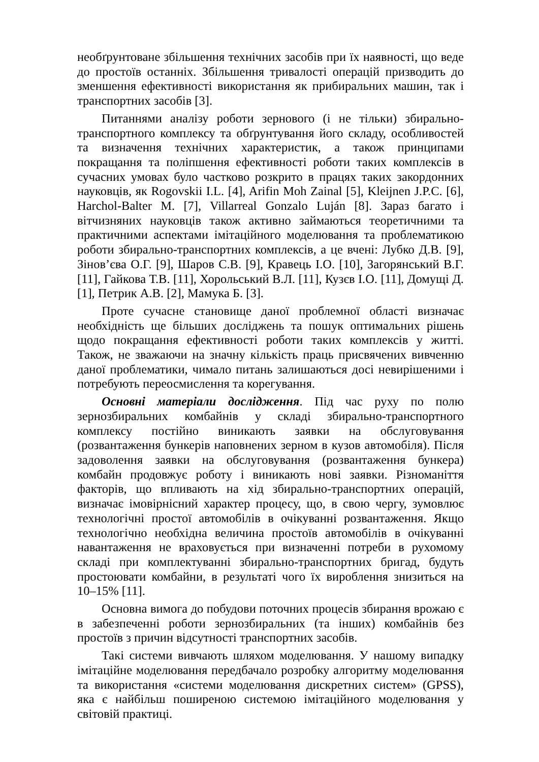необґрунтоване збільшення технічних засобів при їх наявності, що веде до простоїв останніх. Збільшення тривалості операцій призводить до зменшення ефективності використання як прибиральних машин, так і транспортних засобів [3].
Питаннями аналізу роботи зернового (і не тільки) збирально-транспортного комплексу та обґрунтування його складу, особливостей та визначення технічних характеристик, а також принципами покращання та поліпшення ефективності роботи таких комплексів в сучасних умовах було частково розкрито в працях таких закордонних науковців, як Rogovskii I.L. [4], Arifin Moh Zainal [5], Kleijnen J.P.C. [6], Harchol-Balter M. [7], Villarreal Gonzalo Luján [8]. Зараз багато і вітчизняних науковців також активно займаються теоретичними та практичними аспектами імітаційного моделювання та проблематикою роботи збирально-транспортних комплексів, а це вчені: Лубко Д.В. [9], Зінов’єва О.Г. [9], Шаров С.В. [9], Кравець І.О. [10], Загорянський В.Г. [11], Гайкова Т.В. [11], Хорольський В.Л. [11], Кузєв І.О. [11], Домущі Д. [1], Петрик А.В. [2], Мамука Б. [3].
Проте сучасне становище даної проблемної області визначає необхідність ще більших досліджень та пошук оптимальних рішень щодо покращання ефективності роботи таких комплексів у житті. Також, не зважаючи на значну кількість праць присвячених вивченню даної проблематики, чимало питань залишаються досі невирішеними і потребують переосмислення та корегування.
Основні матеріали дослідження. Під час руху по полю зернозбиральних комбайнів у складі збирально-транспортного комплексу постійно виникають заявки на обслуговування (розвантаження бункерів наповнених зерном в кузов автомобіля). Після задоволення заявки на обслуговування (розвантаження бункера) комбайн продовжує роботу і виникають нові заявки. Різноманіття факторів, що впливають на хід збирально-транспортних операцій, визначає імовірнісний характер процесу, що, в свою чергу, зумовлює технологічні простої автомобілів в очікуванні розвантаження. Якщо технологічно необхідна величина простоїв автомобілів в очікуванні навантаження не враховується при визначенні потреби в рухомому складі при комплектуванні збирально-транспортних бригад, будуть простоювати комбайни, в результаті чого їх вироблення знизиться на 10–15% [11].
Основна вимога до побудови поточних процесів збирання врожаю є в забезпеченні роботи зернозбиральних (та інших) комбайнів без простоїв з причин відсутності транспортних засобів.
Такі системи вивчають шляхом моделювання. У нашому випадку імітаційне моделювання передбачало розробку алгоритму моделювання та використання «системи моделювання дискретних систем» (GPSS), яка є найбільш поширеною системою імітаційного моделювання у світовій практиці.